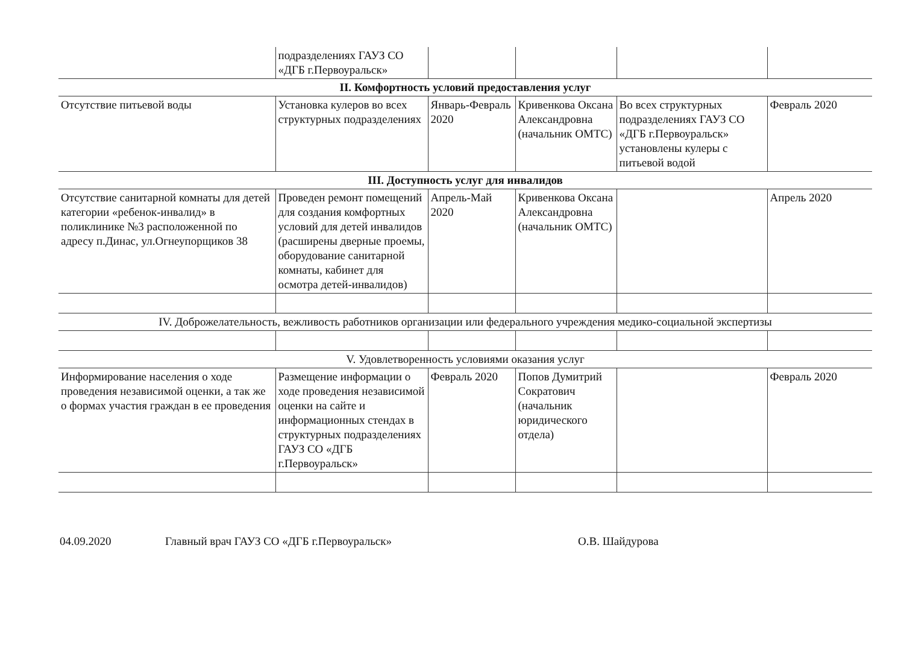| | подразделениях ГАУЗ СО «ДГБ г.Первоуральск» | | | | |
| II. Комфортность условий предоставления услуг | | | | | |
| Отсутствие питьевой воды | Установка кулеров во всех структурных подразделениях | Январь-Февраль 2020 | Кривенкова Оксана Александровна (начальник ОМТС) | Во всех структурных подразделениях ГАУЗ СО «ДГБ г.Первоуральск» установлены кулеры с питьевой водой | Февраль 2020 |
| III. Доступность услуг для инвалидов | | | | | |
| Отсутствие санитарной комнаты для детей категории «ребенок-инвалид» в поликлинике №3 расположенной по адресу п.Динас, ул.Огнеупорщиков 38 | Проведен ремонт помещений для создания комфортных условий для детей инвалидов (расширены дверные проемы, оборудование санитарной комнаты, кабинет для осмотра детей-инвалидов) | Апрель-Май 2020 | Кривенкова Оксана Александровна (начальник ОМТС) | | Апрель 2020 |
| IV. Доброжелательность, вежливость работников организации или федерального учреждения медико-социальной экспертизы | | | | | |
| V. Удовлетворенность условиями оказания услуг | | | | | |
| Информирование населения о ходе проведения независимой оценки, а так же о формах участия граждан в ее проведения | Размещение информации о ходе проведения независимой оценки на сайте и информационных стендах в структурных подразделениях ГАУЗ СО «ДГБ г.Первоуральск» | Февраль 2020 | Попов Думитрий Сократович (начальник юридического отдела) | | Февраль 2020 |
04.09.2020 Главный врач ГАУЗ СО «ДГБ г.Первоуральск» О.В. Шайдурова